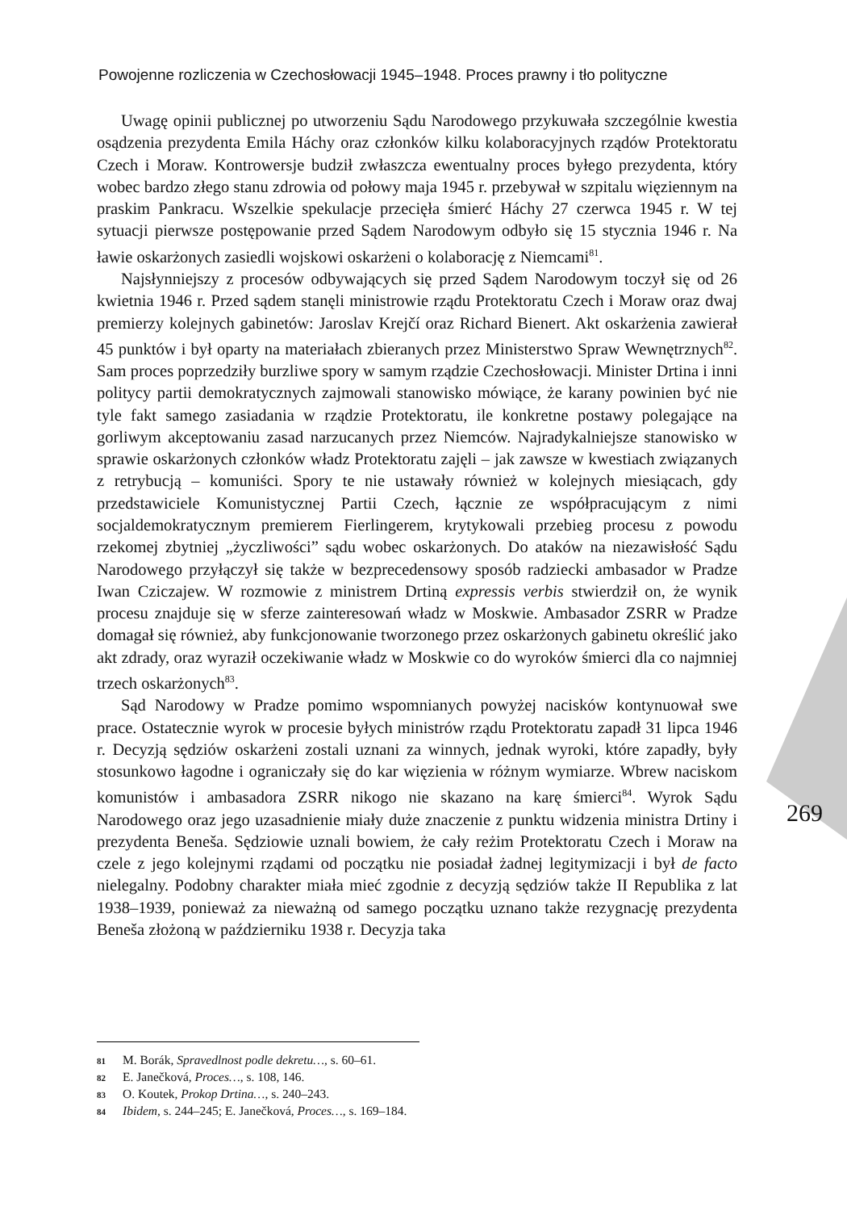Powojenne rozliczenia w Czechosłowacji 1945–1948. Proces prawny i tło polityczne
Uwagę opinii publicznej po utworzeniu Sądu Narodowego przykuwała szczególnie kwestia osądzenia prezydenta Emila Háchy oraz członków kilku kolaboracyjnych rządów Protektoratu Czech i Moraw. Kontrowersje budził zwłaszcza ewentualny proces byłego prezydenta, który wobec bardzo złego stanu zdrowia od połowy maja 1945 r. przebywał w szpitalu więziennym na praskim Pankracu. Wszelkie spekulacje przecięła śmierć Háchy 27 czerwca 1945 r. W tej sytuacji pierwsze postępowanie przed Sądem Narodowym odbyło się 15 stycznia 1946 r. Na ławie oskarżonych zasiedli wojskowi oskarżeni o kolaborację z Niemcami<sup>81</sup>.
Najsłynniejszy z procesów odbywających się przed Sądem Narodowym toczył się od 26 kwietnia 1946 r. Przed sądem stanęli ministrowie rządu Protektoratu Czech i Moraw oraz dwaj premierzy kolejnych gabinetów: Jaroslav Krejčí oraz Richard Bienert. Akt oskarżenia zawierał 45 punktów i był oparty na materiałach zbieranych przez Ministerstwo Spraw Wewnętrznych<sup>82</sup>. Sam proces poprzedziły burzliwe spory w samym rządzie Czechosłowacji. Minister Drtina i inni politycy partii demokratycznych zajmowali stanowisko mówiące, że karany powinien być nie tyle fakt samego zasiadania w rządzie Protektoratu, ile konkretne postawy polegające na gorliwym akceptowaniu zasad narzucanych przez Niemców. Najradykalniejsze stanowisko w sprawie oskarżonych członków władz Protektoratu zajęli – jak zawsze w kwestiach związanych z retrybucją – komuniści. Spory te nie ustawały również w kolejnych miesiącach, gdy przedstawiciele Komunistycznej Partii Czech, łącznie ze współpracującym z nimi socjaldemokratycznym premierem Fierlingerem, krytykowali przebieg procesu z powodu rzekomej zbytniej „życzliwości” sądu wobec oskarżonych. Do ataków na niezawisłość Sądu Narodowego przyłączył się także w bezprecedensowy sposób radziecki ambasador w Pradze Iwan Cziczajew. W rozmowie z ministrem Drtiną expressis verbis stwierdził on, że wynik procesu znajduje się w sferze zainteresowań władz w Moskwie. Ambasador ZSRR w Pradze domagał się również, aby funkcjonowanie tworzonego przez oskarżonych gabinetu określić jako akt zdrady, oraz wyraził oczekiwanie władz w Moskwie co do wyroków śmierci dla co najmniej trzech oskarżonych<sup>83</sup>.
Sąd Narodowy w Pradze pomimo wspomnianych powyżej nacisków kontynuował swe prace. Ostatecznie wyrok w procesie byłych ministrów rządu Protektoratu zapadł 31 lipca 1946 r. Decyzją sędziów oskarżeni zostali uznani za winnych, jednak wyroki, które zapadły, były stosunkowo łagodne i ograniczały się do kar więzienia w różnym wymiarze. Wbrew naciskom komunistów i ambasadora ZSRR nikogo nie skazano na karę śmierci<sup>84</sup>. Wyrok Sądu Narodowego oraz jego uzasadnienie miały duże znaczenie z punktu widzenia ministra Drtiny i prezydenta Beneša. Sędziowie uznali bowiem, że cały reżim Protektoratu Czech i Moraw na czele z jego kolejnymi rządami od początku nie posiadał żadnej legitymizacji i był de facto nielegalny. Podobny charakter miała mieć zgodnie z decyzją sędziów także II Republika z lat 1938–1939, ponieważ za nieważną od samego początku uznano także rezygnację prezydenta Beneša złożoną w październiku 1938 r. Decyzja taka
269
81 M. Borák, Spravedlnost podle dekretu…, s. 60–61.
82 E. Janečková, Proces…, s. 108, 146.
83 O. Koutek, Prokop Drtina…, s. 240–243.
84 Ibidem, s. 244–245; E. Janečková, Proces…, s. 169–184.